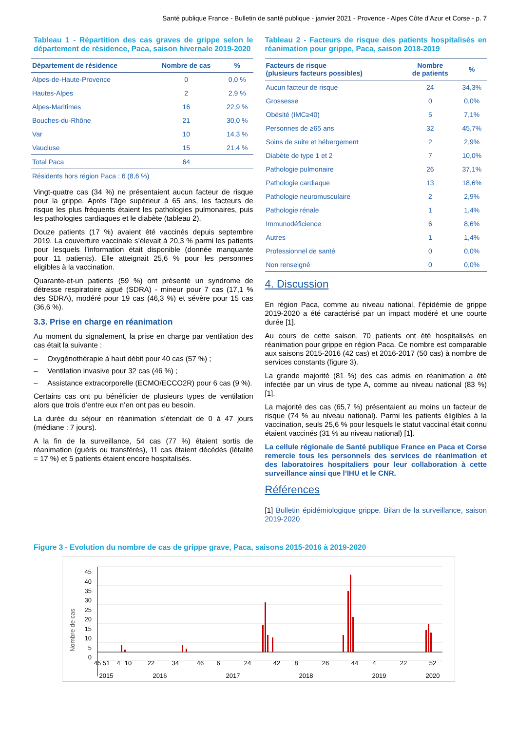Santé publique France - Bulletin de santé publique - janvier 2021 - Provence - Alpes Côte d’Azur et Corse - p. 7
Tableau 1 - Répartition des cas graves de grippe selon le département de résidence, Paca, saison hivernale 2019-2020
| Département de résidence | Nombre de cas | % |
| --- | --- | --- |
| Alpes-de-Haute-Provence | 0 | 0,0 % |
| Hautes-Alpes | 2 | 2,9 % |
| Alpes-Maritimes | 16 | 22,9 % |
| Bouches-du-Rhône | 21 | 30,0 % |
| Var | 10 | 14,3 % |
| Vaucluse | 15 | 21,4 % |
| Total Paca | 64 | |
| Résidents hors région Paca : 6 (8,6 %) | | |
Vingt-quatre cas (34 %) ne présentaient aucun facteur de risque pour la grippe. Après l’âge supérieur à 65 ans, les facteurs de risque les plus fréquents étaient les pathologies pulmonaires, puis les pathologies cardiaques et le diabète (tableau 2).
Douze patients (17 %) avaient été vaccinés depuis septembre 2019. La couverture vaccinale s’élevait à 20,3 % parmi les patients pour lesquels l’information était disponible (donnée manquante pour 11 patients). Elle atteignait 25,6 % pour les personnes eligibles à la vaccination.
Quarante-et-un patients (59 %) ont présenté un syndrome de détresse respiratoire aiguë (SDRA) - mineur pour 7 cas (17,1 % des SDRA), modéré pour 19 cas (46,3 %) et sévère pour 15 cas (36,6 %).
3.3. Prise en charge en réanimation
Au moment du signalement, la prise en charge par ventilation des cas était la suivante :
– Oxygénothérapie à haut débit pour 40 cas (57 %) ;
– Ventilation invasive pour 32 cas (46 %) ;
– Assistance extracorporelle (ECMO/ECCO2R) pour 6 cas (9 %).
Certains cas ont pu bénéficier de plusieurs types de ventilation alors que trois d’entre eux n’en ont pas eu besoin.
La durée du séjour en réanimation s’étendait de 0 à 47 jours (médiane : 7 jours).
A la fin de la surveillance, 54 cas (77 %) étaient sortis de réanimation (guéris ou transférés), 11 cas étaient décédés (létalité = 17 %) et 5 patients étaient encore hospitalisés.
Tableau 2 - Facteurs de risque des patients hospitalisés en réanimation pour grippe, Paca, saison 2018-2019
| Facteurs de risque (plusieurs facteurs possibles) | Nombre de patients | % |
| --- | --- | --- |
| Aucun facteur de risque | 24 | 34,3% |
| Grossesse | 0 | 0,0% |
| Obésité (IMC≥40) | 5 | 7,1% |
| Personnes de ≥65 ans | 32 | 45,7% |
| Soins de suite et hébergement | 2 | 2,9% |
| Diabète de type 1 et 2 | 7 | 10,0% |
| Pathologie pulmonaire | 26 | 37,1% |
| Pathologie cardiaque | 13 | 18,6% |
| Pathologie neuromusculaire | 2 | 2,9% |
| Pathologie rénale | 1 | 1,4% |
| Immunodéficience | 6 | 8,6% |
| Autres | 1 | 1,4% |
| Professionnel de santé | 0 | 0,0% |
| Non renseigné | 0 | 0,0% |
4. Discussion
En région Paca, comme au niveau national, l’épidémie de grippe 2019-2020 a été caractérisé par un impact modéré et une courte durée [1].
Au cours de cette saison, 70 patients ont été hospitalisés en réanimation pour grippe en région Paca. Ce nombre est comparable aux saisons 2015-2016 (42 cas) et 2016-2017 (50 cas) à nombre de services constants (figure 3).
La grande majorité (81 %) des cas admis en réanimation a été infectée par un virus de type A, comme au niveau national (83 %) [1].
La majorité des cas (65,7 %) présentaient au moins un facteur de risque (74 % au niveau national). Parmi les patients éligibles à la vaccination, seuls 25,6 % pour lesquels le statut vaccinal était connu étaient vaccinés (31 % au niveau national) [1].
La cellule régionale de Santé publique France en Paca et Corse remercie tous les personnels des services de réanimation et des laboratoires hospitaliers pour leur collaboration à cette surveillance ainsi que l’IHU et le CNR.
Références
[1] Bulletin épidémiologique grippe. Bilan de la surveillance, saison 2019-2020
Figure 3 - Evolution du nombre de cas de grippe grave, Paca, saisons 2015-2016 à 2019-2020
Nombre de cas
45
40
35
30
25
20
15
10
5
0
45
51
4
10
22
34
46
6
24
42
8
26
44
4
22
52
2015
2016
2017
2018
2019
2020